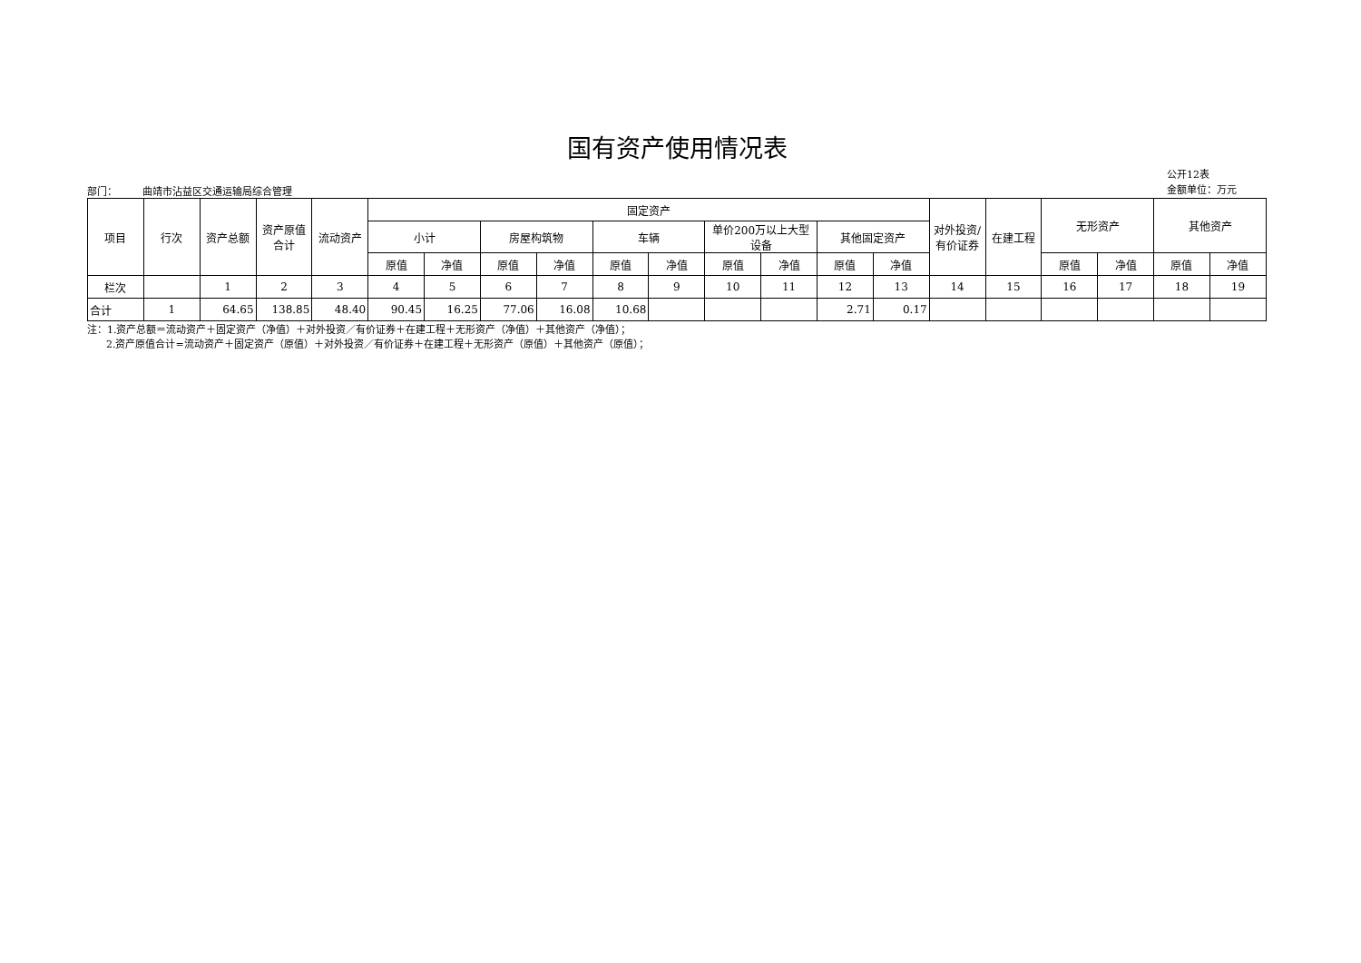国有资产使用情况表
部门： 曲靖市沾益区交通运输局综合管理
公开12表
金额单位：万元
| 项目 | 行次 | 资产总额 | 资产原值合计 | 流动资产 | 固定资产 | | | | | | | | | | 对外投资/有价证券 | 在建工程 | 无形资产 | | 其他资产 | |
| --- | --- | --- | --- | --- | --- | --- | --- | --- | --- | --- | --- | --- | --- | --- | --- | --- | --- | --- | --- | --- |
| | | | | | 小计 | | 房屋构筑物 | | 车辆 | | 单价200万以上大型设备 | | 其他固定资产 | | | | | | | |
| | | | | | 原值 | 净值 | 原值 | 净值 | 原值 | 净值 | 原值 | 净值 | 原值 | 净值 | | | 原值 | 净值 | 原值 | 净值 |
| 栏次 | | 1 | 2 | 3 | 4 | 5 | 6 | 7 | 8 | 9 | 10 | 11 | 12 | 13 | 14 | 15 | 16 | 17 | 18 | 19 |
| 合计 | 1 | 64.65 | 138.85 | 48.40 | 90.45 | 16.25 | 77.06 | 16.08 | 10.68 | | | | 2.71 | 0.17 | | | | | | |
注：1.资产总额＝流动资产＋固定资产（净值）＋对外投资／有价证券＋在建工程＋无形资产（净值）＋其他资产（净值）；
2.资产原值合计=流动资产＋固定资产（原值）＋对外投资／有价证券＋在建工程＋无形资产（原值）＋其他资产（原值）；